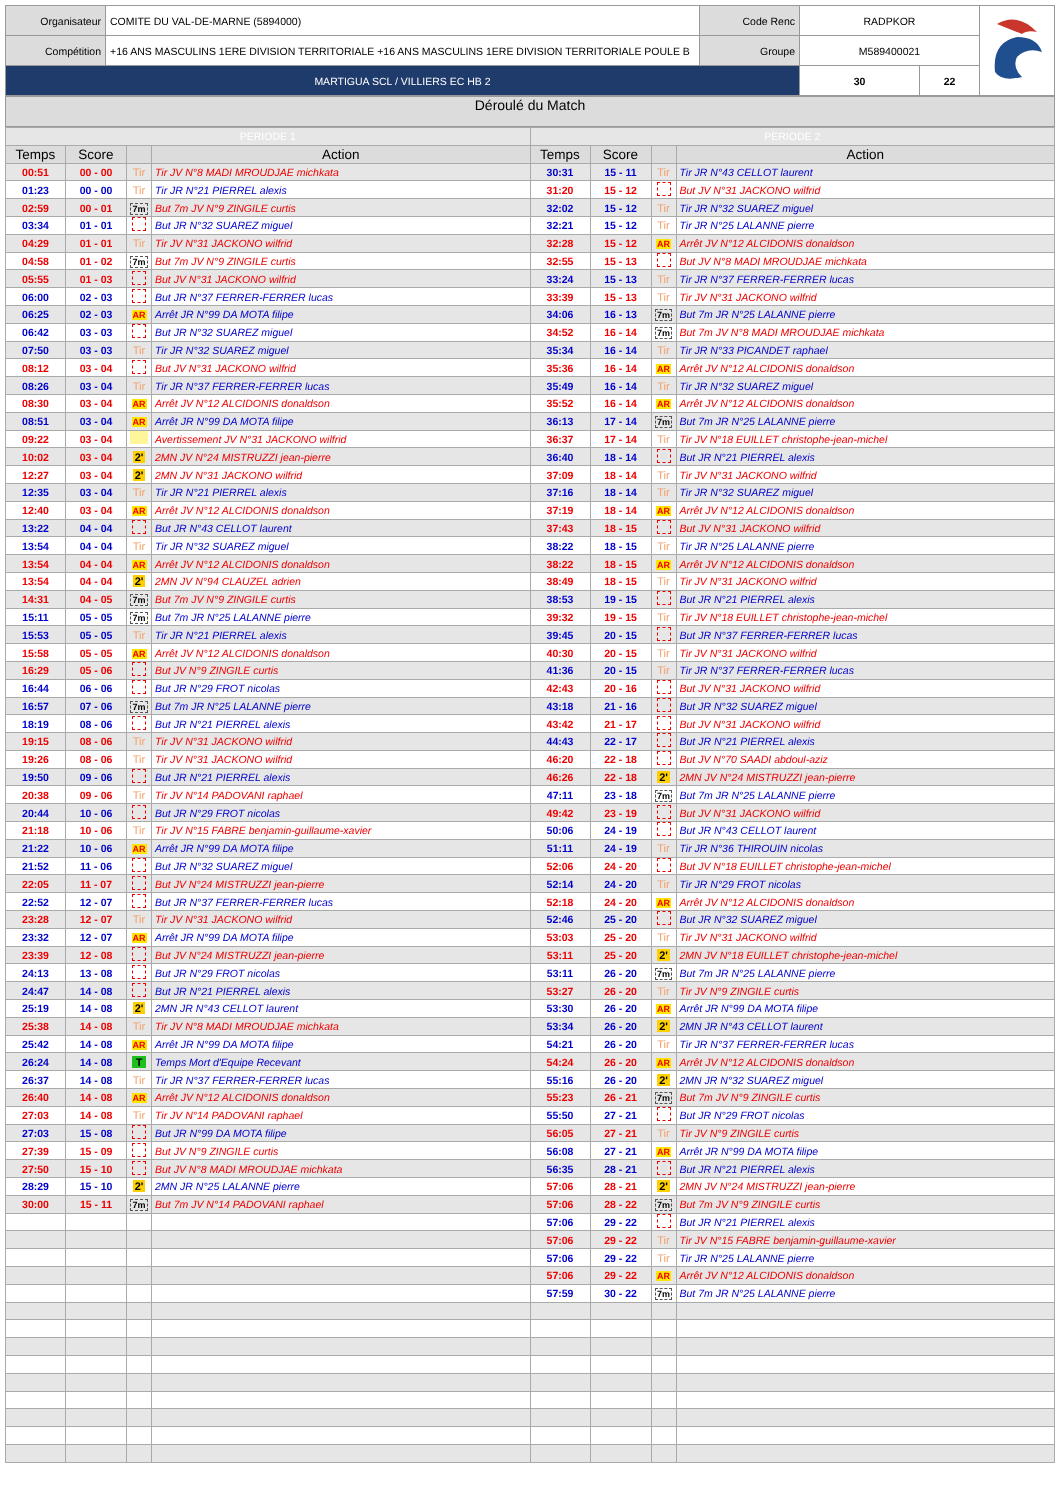| Organisateur | COMITE DU VAL-DE-MARNE (5894000) | Code Renc | RADPKOR | | |
| Compétition | +16 ANS MASCULINS 1ERE DIVISION TERRITORIALE +16 ANS MASCULINS 1ERE DIVISION TERRITORIALE POULE B | Groupe | M589400021 | | |
| MARTIGUA SCL / VILLIERS EC HB 2 | | | 30 | 22 | |
Déroulé du Match
| PERIODE 1 | | | | PERIODE 2 | | | |
| Temps | Score | | Action | Temps | Score | | Action |
| 00:51 | 00 - 00 | Tir | Tir JV N°8 MADI MROUDJAE michkata | 30:31 | 15 - 11 | Tir | Tir JR N°43 CELLOT laurent |
| 01:23 | 00 - 00 | Tir | Tir JR N°21 PIERREL alexis | 31:20 | 15 - 12 | | But JV N°31 JACKONO wilfrid |
| 02:59 | 00 - 01 | 7m | But 7m JV N°9 ZINGILE curtis | 32:02 | 15 - 12 | Tir | Tir JR N°32 SUAREZ miguel |
| 03:34 | 01 - 01 | | But JR N°32 SUAREZ miguel | 32:21 | 15 - 12 | Tir | Tir JR N°25 LALANNE pierre |
| 04:29 | 01 - 01 | Tir | Tir JV N°31 JACKONO wilfrid | 32:28 | 15 - 12 | AR | Arrêt JV N°12 ALCIDONIS donaldson |
| 04:58 | 01 - 02 | 7m | But 7m JV N°9 ZINGILE curtis | 32:55 | 15 - 13 | | But JV N°8 MADI MROUDJAE michkata |
| 05:55 | 01 - 03 | | But JV N°31 JACKONO wilfrid | 33:24 | 15 - 13 | Tir | Tir JR N°37 FERRER-FERRER lucas |
| 06:00 | 02 - 03 | | But JR N°37 FERRER-FERRER lucas | 33:39 | 15 - 13 | Tir | Tir JV N°31 JACKONO wilfrid |
| 06:25 | 02 - 03 | AR | Arrêt JR N°99 DA MOTA filipe | 34:06 | 16 - 13 | 7m | But 7m JR N°25 LALANNE pierre |
| 06:42 | 03 - 03 | | But JR N°32 SUAREZ miguel | 34:52 | 16 - 14 | 7m | But 7m JV N°8 MADI MROUDJAE michkata |
| 07:50 | 03 - 03 | Tir | Tir JR N°32 SUAREZ miguel | 35:34 | 16 - 14 | Tir | Tir JR N°33 PICANDET raphael |
| 08:12 | 03 - 04 | | But JV N°31 JACKONO wilfrid | 35:36 | 16 - 14 | AR | Arrêt JV N°12 ALCIDONIS donaldson |
| 08:26 | 03 - 04 | Tir | Tir JR N°37 FERRER-FERRER lucas | 35:49 | 16 - 14 | Tir | Tir JR N°32 SUAREZ miguel |
| 08:30 | 03 - 04 | AR | Arrêt JV N°12 ALCIDONIS donaldson | 35:52 | 16 - 14 | AR | Arrêt JV N°12 ALCIDONIS donaldson |
| 08:51 | 03 - 04 | AR | Arrêt JR N°99 DA MOTA filipe | 36:13 | 17 - 14 | 7m | But 7m JR N°25 LALANNE pierre |
| 09:22 | 03 - 04 | | Avertissement JV N°31 JACKONO wilfrid | 36:37 | 17 - 14 | Tir | Tir JV N°18 EUILLET christophe-jean-michel |
| 10:02 | 03 - 04 | 2' | 2MN JV N°24 MISTRUZZI jean-pierre | 36:40 | 18 - 14 | | But JR N°21 PIERREL alexis |
| 12:27 | 03 - 04 | 2' | 2MN JV N°31 JACKONO wilfrid | 37:09 | 18 - 14 | Tir | Tir JV N°31 JACKONO wilfrid |
| 12:35 | 03 - 04 | Tir | Tir JR N°21 PIERREL alexis | 37:16 | 18 - 14 | Tir | Tir JR N°32 SUAREZ miguel |
| 12:40 | 03 - 04 | AR | Arrêt JV N°12 ALCIDONIS donaldson | 37:19 | 18 - 14 | AR | Arrêt JV N°12 ALCIDONIS donaldson |
| 13:22 | 04 - 04 | | But JR N°43 CELLOT laurent | 37:43 | 18 - 15 | | But JV N°31 JACKONO wilfrid |
| 13:54 | 04 - 04 | Tir | Tir JR N°32 SUAREZ miguel | 38:22 | 18 - 15 | Tir | Tir JR N°25 LALANNE pierre |
| 13:54 | 04 - 04 | AR | Arrêt JV N°12 ALCIDONIS donaldson | 38:22 | 18 - 15 | AR | Arrêt JV N°12 ALCIDONIS donaldson |
| 13:54 | 04 - 04 | 2' | 2MN JV N°94 CLAUZEL adrien | 38:49 | 18 - 15 | Tir | Tir JV N°31 JACKONO wilfrid |
| 14:31 | 04 - 05 | 7m | But 7m JV N°9 ZINGILE curtis | 38:53 | 19 - 15 | | But JR N°21 PIERREL alexis |
| 15:11 | 05 - 05 | 7m | But 7m JR N°25 LALANNE pierre | 39:32 | 19 - 15 | Tir | Tir JV N°18 EUILLET christophe-jean-michel |
| 15:53 | 05 - 05 | Tir | Tir JR N°21 PIERREL alexis | 39:45 | 20 - 15 | | But JR N°37 FERRER-FERRER lucas |
| 15:58 | 05 - 05 | AR | Arrêt JV N°12 ALCIDONIS donaldson | 40:30 | 20 - 15 | Tir | Tir JV N°31 JACKONO wilfrid |
| 16:29 | 05 - 06 | | But JV N°9 ZINGILE curtis | 41:36 | 20 - 15 | Tir | Tir JR N°37 FERRER-FERRER lucas |
| 16:44 | 06 - 06 | | But JR N°29 FROT nicolas | 42:43 | 20 - 16 | | But JV N°31 JACKONO wilfrid |
| 16:57 | 07 - 06 | 7m | But 7m JR N°25 LALANNE pierre | 43:18 | 21 - 16 | | But JR N°32 SUAREZ miguel |
| 18:19 | 08 - 06 | | But JR N°21 PIERREL alexis | 43:42 | 21 - 17 | | But JV N°31 JACKONO wilfrid |
| 19:15 | 08 - 06 | Tir | Tir JV N°31 JACKONO wilfrid | 44:43 | 22 - 17 | | But JR N°21 PIERREL alexis |
| 19:26 | 08 - 06 | Tir | Tir JV N°31 JACKONO wilfrid | 46:20 | 22 - 18 | | But JV N°70 SAADI abdoul-aziz |
| 19:50 | 09 - 06 | | But JR N°21 PIERREL alexis | 46:26 | 22 - 18 | 2' | 2MN JV N°24 MISTRUZZI jean-pierre |
| 20:38 | 09 - 06 | Tir | Tir JV N°14 PADOVANI raphael | 47:11 | 23 - 18 | 7m | But 7m JR N°25 LALANNE pierre |
| 20:44 | 10 - 06 | | But JR N°29 FROT nicolas | 49:42 | 23 - 19 | | But JV N°31 JACKONO wilfrid |
| 21:18 | 10 - 06 | Tir | Tir JV N°15 FABRE benjamin-guillaume-xavier | 50:06 | 24 - 19 | | But JR N°43 CELLOT laurent |
| 21:22 | 10 - 06 | AR | Arrêt JR N°99 DA MOTA filipe | 51:11 | 24 - 19 | Tir | Tir JR N°36 THIROUIN nicolas |
| 21:52 | 11 - 06 | | But JR N°32 SUAREZ miguel | 52:06 | 24 - 20 | | But JV N°18 EUILLET christophe-jean-michel |
| 22:05 | 11 - 07 | | But JV N°24 MISTRUZZI jean-pierre | 52:14 | 24 - 20 | Tir | Tir JR N°29 FROT nicolas |
| 22:52 | 12 - 07 | | But JR N°37 FERRER-FERRER lucas | 52:18 | 24 - 20 | AR | Arrêt JV N°12 ALCIDONIS donaldson |
| 23:28 | 12 - 07 | Tir | Tir JV N°31 JACKONO wilfrid | 52:46 | 25 - 20 | | But JR N°32 SUAREZ miguel |
| 23:32 | 12 - 07 | AR | Arrêt JR N°99 DA MOTA filipe | 53:03 | 25 - 20 | Tir | Tir JV N°31 JACKONO wilfrid |
| 23:39 | 12 - 08 | | But JV N°24 MISTRUZZI jean-pierre | 53:11 | 25 - 20 | 2' | 2MN JV N°18 EUILLET christophe-jean-michel |
| 24:13 | 13 - 08 | | But JR N°29 FROT nicolas | 53:11 | 26 - 20 | 7m | But 7m JR N°25 LALANNE pierre |
| 24:47 | 14 - 08 | | But JR N°21 PIERREL alexis | 53:27 | 26 - 20 | Tir | Tir JV N°9 ZINGILE curtis |
| 25:19 | 14 - 08 | 2' | 2MN JR N°43 CELLOT laurent | 53:30 | 26 - 20 | AR | Arrêt JR N°99 DA MOTA filipe |
| 25:38 | 14 - 08 | Tir | Tir JV N°8 MADI MROUDJAE michkata | 53:34 | 26 - 20 | 2' | 2MN JR N°43 CELLOT laurent |
| 25:42 | 14 - 08 | AR | Arrêt JR N°99 DA MOTA filipe | 54:21 | 26 - 20 | Tir | Tir JR N°37 FERRER-FERRER lucas |
| 26:24 | 14 - 08 | T | Temps Mort d'Equipe Recevant | 54:24 | 26 - 20 | AR | Arrêt JV N°12 ALCIDONIS donaldson |
| 26:37 | 14 - 08 | Tir | Tir JR N°37 FERRER-FERRER lucas | 55:16 | 26 - 20 | 2' | 2MN JR N°32 SUAREZ miguel |
| 26:40 | 14 - 08 | AR | Arrêt JV N°12 ALCIDONIS donaldson | 55:23 | 26 - 21 | 7m | But 7m JV N°9 ZINGILE curtis |
| 27:03 | 14 - 08 | Tir | Tir JV N°14 PADOVANI raphael | 55:50 | 27 - 21 | | But JR N°29 FROT nicolas |
| 27:03 | 15 - 08 | | But JR N°99 DA MOTA filipe | 56:05 | 27 - 21 | Tir | Tir JV N°9 ZINGILE curtis |
| 27:39 | 15 - 09 | | But JV N°9 ZINGILE curtis | 56:08 | 27 - 21 | AR | Arrêt JR N°99 DA MOTA filipe |
| 27:50 | 15 - 10 | | But JV N°8 MADI MROUDJAE michkata | 56:35 | 28 - 21 | | But JR N°21 PIERREL alexis |
| 28:29 | 15 - 10 | 2' | 2MN JR N°25 LALANNE pierre | 57:06 | 28 - 21 | 2' | 2MN JV N°24 MISTRUZZI jean-pierre |
| 30:00 | 15 - 11 | 7m | But 7m JV N°14 PADOVANI raphael | 57:06 | 28 - 22 | 7m | But 7m JV N°9 ZINGILE curtis |
| | | | | 57:06 | 29 - 22 | | But JR N°21 PIERREL alexis |
| | | | | 57:06 | 29 - 22 | Tir | Tir JV N°15 FABRE benjamin-guillaume-xavier |
| | | | | 57:06 | 29 - 22 | Tir | Tir JR N°25 LALANNE pierre |
| | | | | 57:06 | 29 - 22 | AR | Arrêt JV N°12 ALCIDONIS donaldson |
| | | | | 57:59 | 30 - 22 | 7m | But 7m JR N°25 LALANNE pierre |